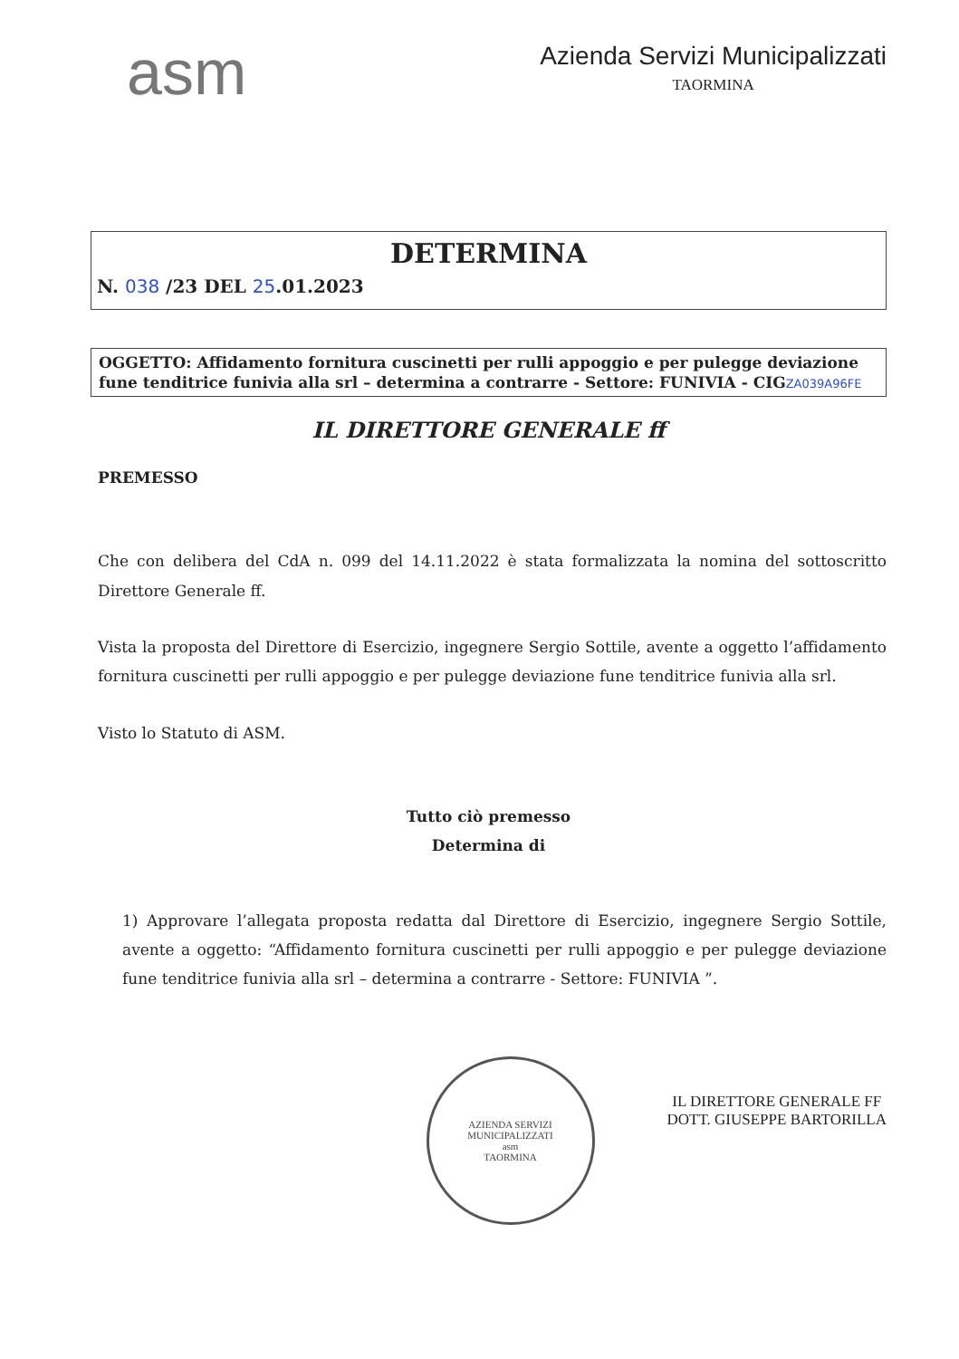asm
Azienda Servizi Municipalizzati
TAORMINA
DETERMINA
N. 038 /23 DEL 25.01.2023
OGGETTO: Affidamento fornitura cuscinetti per rulli appoggio e per pulegge deviazione fune tenditrice funivia alla srl – determina a contrarre - Settore: FUNIVIA - CIGZA039A96FE
IL DIRETTORE GENERALE ff
PREMESSO
Che con delibera del CdA n. 099 del 14.11.2022 è stata formalizzata la nomina del sottoscritto Direttore Generale ff.
Vista la proposta del Direttore di Esercizio, ingegnere Sergio Sottile, avente a oggetto l’affidamento fornitura cuscinetti per rulli appoggio e per pulegge deviazione fune tenditrice funivia alla srl.
Visto lo Statuto di ASM.
Tutto ciò premesso
Determina di
1) Approvare l’allegata proposta redatta dal Direttore di Esercizio, ingegnere Sergio Sottile, avente a oggetto: “Affidamento fornitura cuscinetti per rulli appoggio e per pulegge deviazione fune tenditrice funivia alla srl – determina a contrarre - Settore: FUNIVIA ”.
AZIENDA SERVIZI MUNICIPALIZZATI
asm
TAORMINA
IL DIRETTORE GENERALE FF
DOTT. GIUSEPPE BARTORILLA